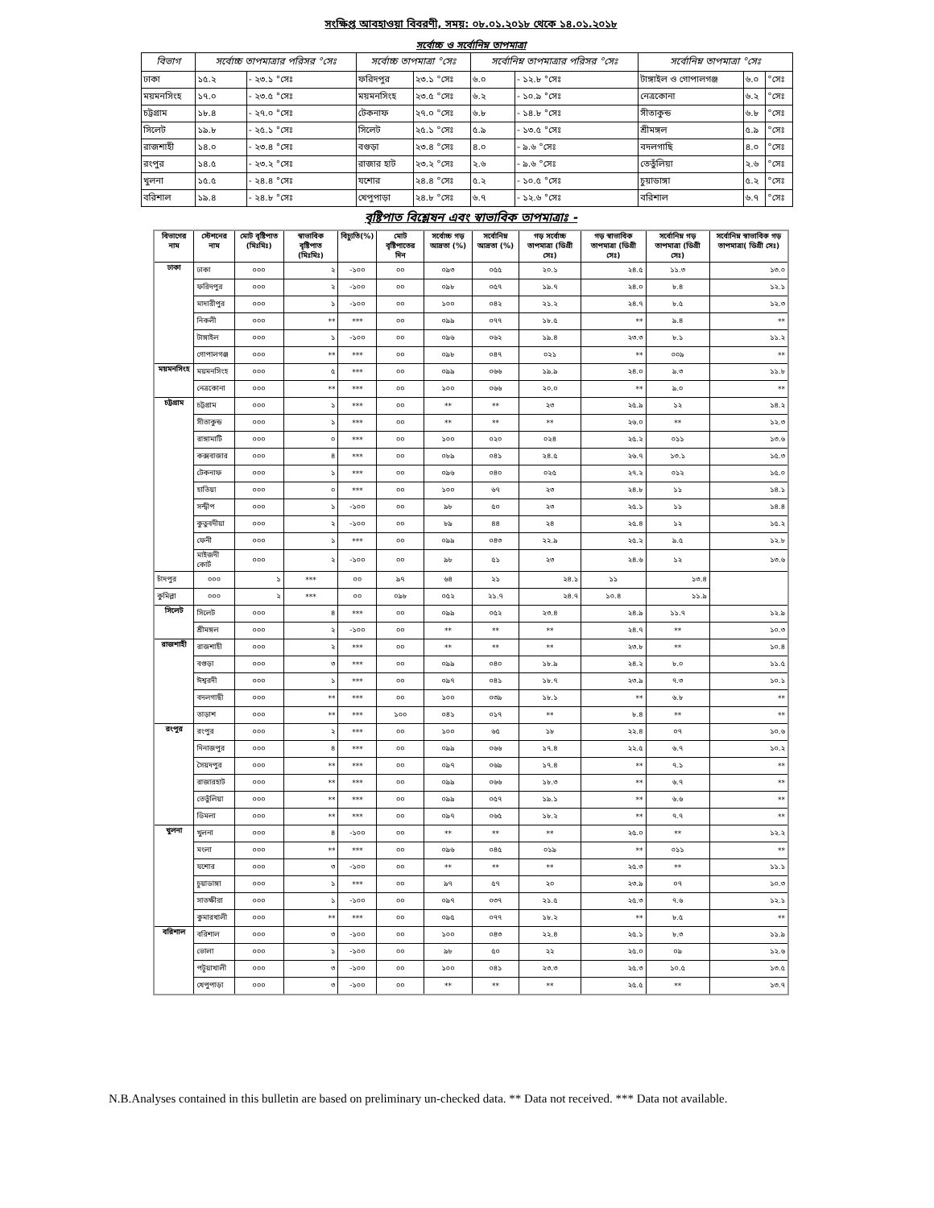সংক্ষিপ্ত আবহাওয়া বিবরণী, সময়: ০৮.০১.২০১৮ থেকে ১৪.০১.২০১৮
সর্বোচ্চ ও সর্বোনিম্ন তাপমাত্রা
| বিভাগ | সর্বোচ্চ তাপমাত্রার পরিসর °সেঃ | | সর্বোচ্চ তাপমাত্রা °সেঃ | | সর্বোনিম্ন তাপমাত্রার পরিসর °সেঃ | | সর্বোনিম্ন তাপমাত্রা °সেঃ | | |
| --- | --- | --- | --- | --- | --- | --- | --- | --- | --- |
| ঢাকা | ১৫.২ | - ২৩.১ °সেঃ | ফরিদপুর | ২৩.১ °সেঃ | ৬.০ | - ১২.৮ °সেঃ | টাঙ্গাইল ও গোপালগঞ্জ | ৬.০ | °সেঃ |
| ময়মনসিংহ | ১৭.০ | - ২৩.৫ °সেঃ | ময়মনসিংহ | ২৩.৫ °সেঃ | ৬.২ | - ১০.৯ °সেঃ | নেত্রকোনা | ৬.২ | °সেঃ |
| চট্টগ্রাম | ১৮.৪ | - ২৭.০ °সেঃ | টেকনাফ | ২৭.০ °সেঃ | ৬.৮ | - ১৪.৮ °সেঃ | সীতাকুন্ড | ৬.৮ | °সেঃ |
| সিলেট | ১৯.৮ | - ২৫.১ °সেঃ | সিলেট | ২৫.১ °সেঃ | ৫.৯ | - ১৩.৫ °সেঃ | শ্রীমঙ্গল | ৫.৯ | °সেঃ |
| রাজশাহী | ১৪.০ | - ২৩.৪ °সেঃ | বগুড়া | ২৩.৪ °সেঃ | ৪.০ | - ৯.৬ °সেঃ | বদলগাছি | ৪.০ | °সেঃ |
| রংপুর | ১৪.৫ | - ২৩.২ °সেঃ | রাজার হাট | ২৩.২ °সেঃ | ২.৬ | - ৯.৬ °সেঃ | তেতুঁলিয়া | ২.৬ | °সেঃ |
| খুলনা | ১৫.৫ | - ২৪.৪ °সেঃ | যশোর | ২৪.৪ °সেঃ | ৫.২ | - ১০.৫ °সেঃ | চুয়াডাঙ্গা | ৫.২ | °সেঃ |
| বরিশাল | ১৯.৪ | - ২৪.৮ °সেঃ | খেপুপাড়া | ২৪.৮ °সেঃ | ৬.৭ | - ১২.৬ °সেঃ | বরিশাল | ৬.৭ | °সেঃ |
বৃষ্টিপাত বিশ্লেষন এবং স্বাভাবিক তাপমাত্রাঃ -
| বিভাগের নাম | স্টেশনের নাম | মোট বৃষ্টিপাত (মিঃমিঃ) | স্বাভাবিক বৃষ্টিপাত (মিঃমিঃ) | বিচ্যুতি(%) | মোট বৃষ্টিপাতের দিন | সর্বোচ্চ গড় আদ্রতা (%) | সর্বোনিম্ন আদ্রতা (%) | গড় সর্বোচ্চ তাপমাত্রা (ডিগ্রী সেঃ) | গড় স্বাভাবিক তাপমাত্রা (ডিগ্রী সেঃ) | সর্বোনিম্ন গড় তাপমাত্রা (ডিগ্রী সেঃ) | সর্বোনিম্ন স্বাভাবিক গড় তাপমাত্রা( ডিগ্রী সেঃ) |
| --- | --- | --- | --- | --- | --- | --- | --- | --- | --- | --- | --- |
| ঢাকা | ঢাকা | ০০০ | ২ | -১০০ | ০০ | ০৯৩ | ০৫৫ | ২০.১ | ২৪.৫ | ১১.৩ | ১৩.০ |
| | ফরিদপুর | ০০০ | ২ | -১০০ | ০০ | ০৯৮ | ০৫৭ | ১৯.৭ | ২৪.০ | ৮.৪ | ১২.১ |
| | মাদারীপুর | ০০০ | ১ | -১০০ | ০০ | ১০০ | ০৪২ | ২১.২ | ২৪.৭ | ৮.৫ | ১২.৩ |
| | নিকলী | ০০০ | ** | *** | ০০ | ০৯৯ | ০৭৭ | ১৮.৫ | ** | ৯.৪ | ** |
| | টাঙ্গাইল | ০০০ | ১ | -১০০ | ০০ | ০৯৬ | ০৬২ | ১৯.৪ | ২৩.৩ | ৮.১ | ১১.২ |
| | গোপালগঞ্জ | ০০০ | ** | *** | ০০ | ০৯৮ | ০৪৭ | ০২১ | ** | ০০৯ | ** |
| ময়মনসিংহ | ময়মনসিংহ | ০০০ | ৫ | *** | ০০ | ০৯৯ | ০৬৬ | ১৯.৯ | ২৪.০ | ৯.৩ | ১১.৮ |
| | নেত্রকোনা | ০০০ | ** | *** | ০০ | ১০০ | ০৬৬ | ২০.০ | ** | ৯.০ | ** |
| চট্টগ্রাম | চট্টগ্রাম | ০০০ | ১ | *** | ০০ | ** | ** | ২৩ | ২৫.৯ | ১২ | ১৪.২ |
| | সীতাকুন্ড | ০০০ | ১ | *** | ০০ | ** | ** | ** | ২৬.০ | ** | ১২.৩ |
| | রাঙ্গামাটি | ০০০ | ০ | *** | ০০ | ১০০ | ০২০ | ০২৪ | ২৫.২ | ০১১ | ১৩.৬ |
| | কক্সবাজার | ০০০ | ৪ | *** | ০০ | ০৮৯ | ০৪১ | ২৪.৫ | ২৬.৭ | ১৩.১ | ১৫.৩ |
| | টেকনাফ | ০০০ | ১ | *** | ০০ | ০৯৬ | ০৪০ | ০২৫ | ২৭.২ | ০১২ | ১৫.০ |
| | হাতিয়া | ০০০ | ০ | *** | ০০ | ১০০ | ৬৭ | ২৩ | ২৪.৮ | ১১ | ১৪.১ |
| | সন্দ্বীপ | ০০০ | ১ | -১০০ | ০০ | ৯৮ | ৫০ | ২৩ | ২৫.১ | ১১ | ১৪.৪ |
| | কুতুবদীয়া | ০০০ | ২ | -১০০ | ০০ | ৮৯ | ৪৪ | ২৪ | ২৫.৪ | ১২ | ১৫.২ |
| | ফেনী | ০০০ | ১ | *** | ০০ | ০৯৯ | ০৪৩ | ২২.৯ | ২৫.২ | ৯.৫ | ১২.৮ |
| | মাইজদী কোর্ট | ০০০ | ২ | -১০০ | ০০ | ৯৮ | ৫১ | ২৩ | ২৪.৬ | ১২ | ১৩.৬ |
| চাঁদপুর | ০০০ | ১ | *** | ০০ | ৯৭ | ৬৪ | ২১ | ২৪.১ | ১১ | ১৩.৪ | |
| কুমিল্লা | ০০০ | ২ | *** | ০০ | ০৯৮ | ০৫২ | ২১.৭ | ২৪.৭ | ১০.৪ | ১১.৯ | |
| সিলেট | সিলেট | ০০০ | ৪ | *** | ০০ | ০৯৯ | ০৫২ | ২৩.৪ | ২৪.৯ | ১১.৭ | ১২.৯ |
| | শ্রীমঙ্গল | ০০০ | ২ | -১০০ | ০০ | ** | ** | ** | ২৪.৭ | ** | ১০.৩ |
| রাজশাহী | রাজশাহী | ০০০ | ২ | *** | ০০ | ** | ** | ** | ২৩.৮ | ** | ১০.৪ |
| | বগুড়া | ০০০ | ৩ | *** | ০০ | ০৯৯ | ০৪০ | ১৮.৯ | ২৪.২ | ৮.০ | ১১.৫ |
| | ঈশ্বরদী | ০০০ | ১ | *** | ০০ | ০৯৭ | ০৪১ | ১৮.৭ | ২৩.৯ | ৭.৩ | ১০.১ |
| | বদলগাছী | ০০০ | ** | *** | ০০ | ১০০ | ০৩৯ | ১৮.১ | ** | ৬.৮ | ** |
| | তাড়াশ | ০০০ | ** | *** | ১০০ | ০৪১ | ০১৭ | ** | ৮.৪ | ** | ** |
| রংপুর | রংপুর | ০০০ | ২ | *** | ০০ | ১০০ | ৬৫ | ১৮ | ২২.৪ | ০৭ | ১০.৬ |
| | দিনাজপুর | ০০০ | ৪ | *** | ০০ | ০৯৯ | ০৬৬ | ১৭.৪ | ২২.৫ | ৬.৭ | ১০.২ |
| | সৈয়দপুর | ০০০ | ** | *** | ০০ | ০৯৭ | ০৬৯ | ১৭.৪ | ** | ৭.১ | ** |
| | রাজারহাট | ০০০ | ** | *** | ০০ | ০৯৯ | ০৬৬ | ১৮.৩ | ** | ৬.৭ | ** |
| | তেতুঁলিয়া | ০০০ | ** | *** | ০০ | ০৯৯ | ০৫৭ | ১৯.১ | ** | ৬.৬ | ** |
| | ডিমলা | ০০০ | ** | *** | ০০ | ০৯৭ | ০৬৫ | ১৮.২ | ** | ৭.৭ | ** |
| খুলনা | খুলনা | ০০০ | ৪ | -১০০ | ০০ | ** | ** | ** | ২৫.০ | ** | ১২.২ |
| | মংলা | ০০০ | ** | *** | ০০ | ০৯৬ | ০৪৫ | ০১৯ | ** | ০১১ | ** |
| | যশোর | ০০০ | ৩ | -১০০ | ০০ | ** | ** | ** | ২৫.৩ | ** | ১১.১ |
| | চুয়াডাঙ্গা | ০০০ | ১ | *** | ০০ | ৯৭ | ৫৭ | ২০ | ২৩.৯ | ০৭ | ১০.৩ |
| | সাতক্ষীরা | ০০০ | ১ | -১০০ | ০০ | ০৯৭ | ০৩৭ | ২১.৫ | ২৫.৩ | ৭.৬ | ১২.১ |
| | কুমারখালী | ০০০ | ** | *** | ০০ | ০৯৫ | ০৭৭ | ১৮.২ | ** | ৮.৫ | ** |
| বরিশাল | বরিশাল | ০০০ | ৩ | -১০০ | ০০ | ১০০ | ০৪৩ | ২২.৪ | ২৫.১ | ৮.৩ | ১১.৯ |
| | ভোলা | ০০০ | ১ | -১০০ | ০০ | ৯৮ | ৫০ | ২২ | ২৫.০ | ০৯ | ১২.৬ |
| | পটুয়াখালী | ০০০ | ৩ | -১০০ | ০০ | ১০০ | ০৪১ | ২৩.৩ | ২৫.৩ | ১০.৫ | ১৩.৫ |
| | খেপুপাড়া | ০০০ | ৩ | -১০০ | ০০ | ** | ** | ** | ২৫.৫ | ** | ১৩.৭ |
N.B.Analyses contained in this bulletin are based on preliminary un-checked data. ** Data not received. *** Data not available.